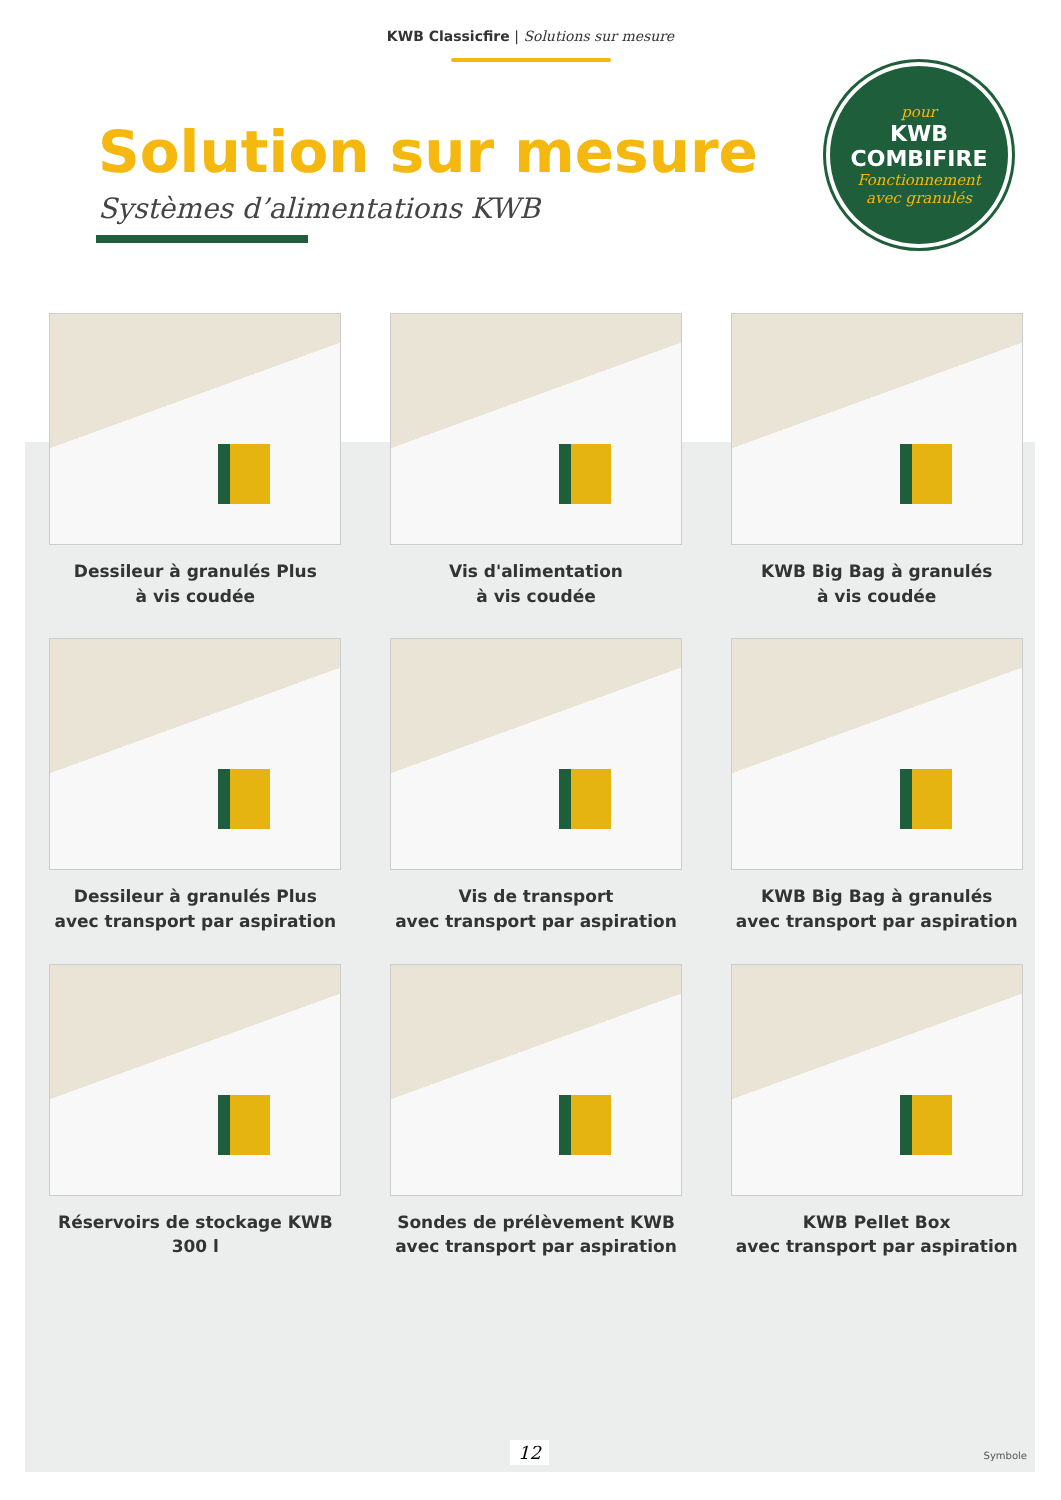KWB Classicfire | Solutions sur mesure
pour
KWB
COMBIFIRE
Fonctionnement
avec granulés
Solution sur mesure
Systèmes d’alimentations KWB
Dessileur à granulés Plus
à vis coudée
Vis d'alimentation
à vis coudée
KWB Big Bag à granulés
à vis coudée
Dessileur à granulés Plus
avec transport par aspiration
Vis de transport
avec transport par aspiration
KWB Big Bag à granulés
avec transport par aspiration
Réservoirs de stockage KWB
300 l
Sondes de prélèvement KWB
avec transport par aspiration
KWB Pellet Box
avec transport par aspiration
12 Symbole